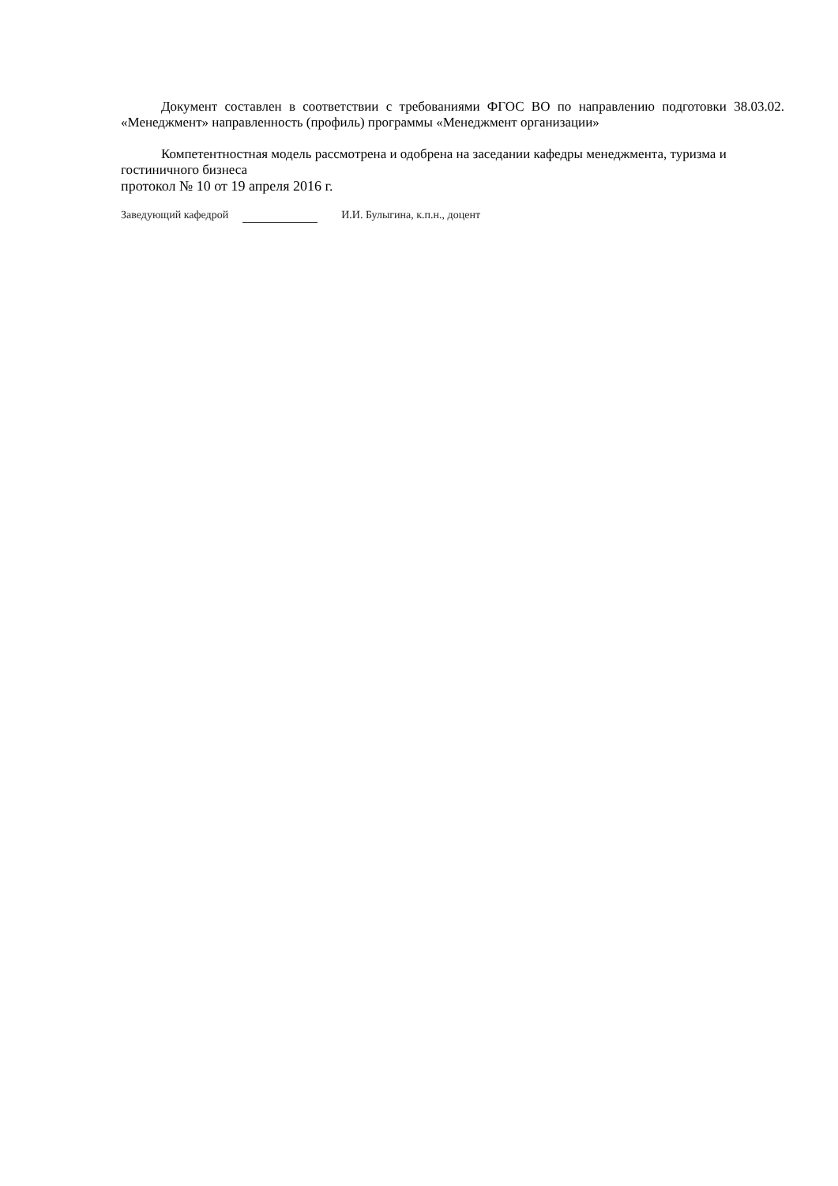Документ составлен в соответствии с требованиями ФГОС ВО по направлению подготовки 38.03.02. «Менеджмент» направленность (профиль) программы «Менеджмент организации»
Компетентностная модель рассмотрена и одобрена на заседании кафедры менеджмента, туризма и гостиничного бизнеса
протокол № 10 от 19 апреля 2016 г.
Заведующий кафедрой И.И. Булыгина, к.п.н., доцент